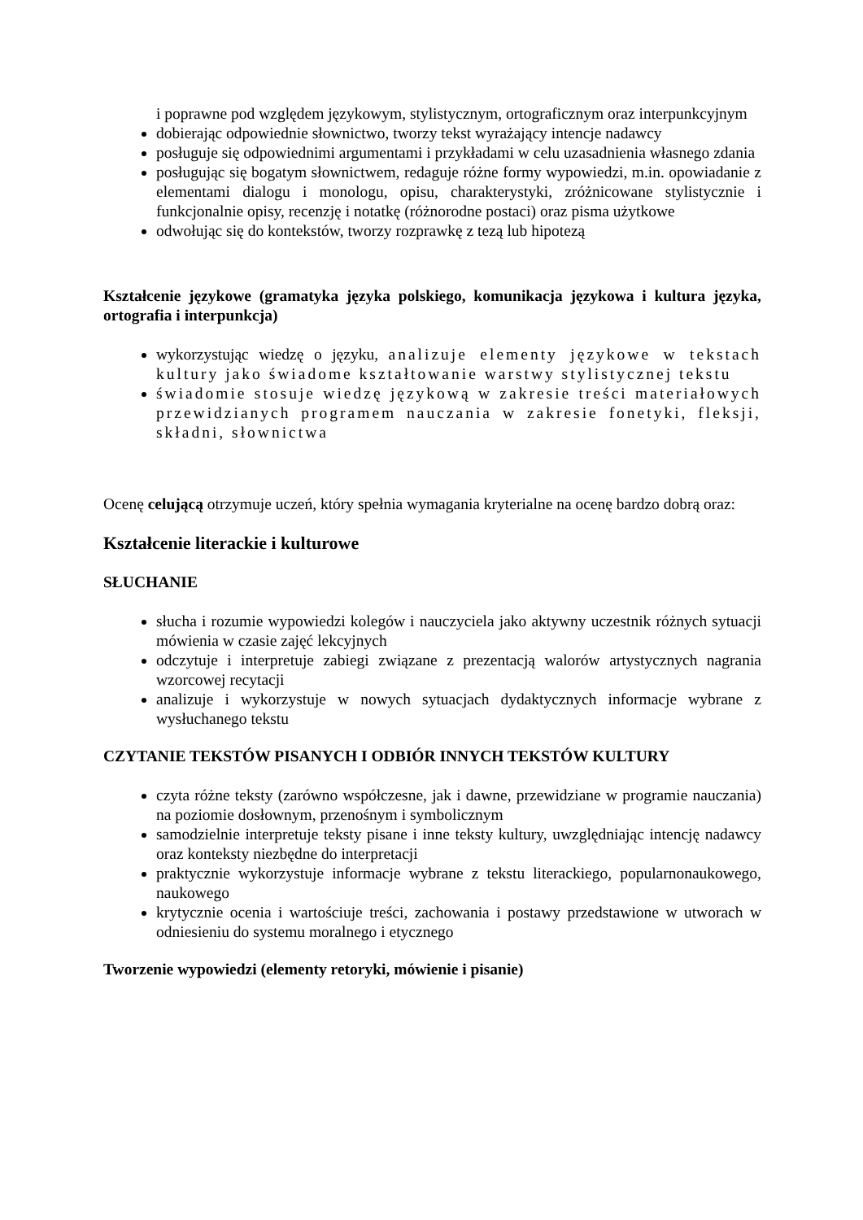i poprawne pod względem językowym, stylistycznym, ortograficznym oraz interpunkcyjnym
dobierając odpowiednie słownictwo, tworzy tekst wyrażający intencje nadawcy
posługuje się odpowiednimi argumentami i przykładami w celu uzasadnienia własnego zdania
posługując się bogatym słownictwem, redaguje różne formy wypowiedzi, m.in. opowiadanie z elementami dialogu i monologu, opisu, charakterystyki, zróżnicowane stylistycznie i funkcjonalnie opisy, recenzję i notatkę (różnorodne postaci) oraz pisma użytkowe
odwołując się do kontekstów, tworzy rozprawkę z tezą lub hipotezą
Kształcenie językowe (gramatyka języka polskiego, komunikacja językowa i kultura języka, ortografia i interpunkcja)
wykorzystując wiedzę o języku, analizuje elementy językowe w tekstach kultury jako świadome kształtowanie warstwy stylistycznej tekstu
świadomie stosuje wiedzę językową w zakresie treści materiałowych przewidzianych programem nauczania w zakresie fonetyki, fleksji, składni, słownictwa
Ocenę celującą otrzymuje uczeń, który spełnia wymagania kryterialne na ocenę bardzo dobrą oraz:
Kształcenie literackie i kulturowe
SŁUCHANIE
słucha i rozumie wypowiedzi kolegów i nauczyciela jako aktywny uczestnik różnych sytuacji mówienia w czasie zajęć lekcyjnych
odczytuje i interpretuje zabiegi związane z prezentacją walorów artystycznych nagrania wzorcowej recytacji
analizuje i wykorzystuje w nowych sytuacjach dydaktycznych informacje wybrane z wysłuchanego tekstu
CZYTANIE TEKSTÓW PISANYCH I ODBIÓR INNYCH TEKSTÓW KULTURY
czyta różne teksty (zarówno współczesne, jak i dawne, przewidziane w programie nauczania) na poziomie dosłownym, przenośnym i symbolicznym
samodzielnie interpretuje teksty pisane i inne teksty kultury, uwzględniając intencję nadawcy oraz konteksty niezbędne do interpretacji
praktycznie wykorzystuje informacje wybrane z tekstu literackiego, popularnonaukowego, naukowego
krytycznie ocenia i wartościuje treści, zachowania i postawy przedstawione w utworach w odniesieniu do systemu moralnego i etycznego
Tworzenie wypowiedzi (elementy retoryki, mówienie i pisanie)